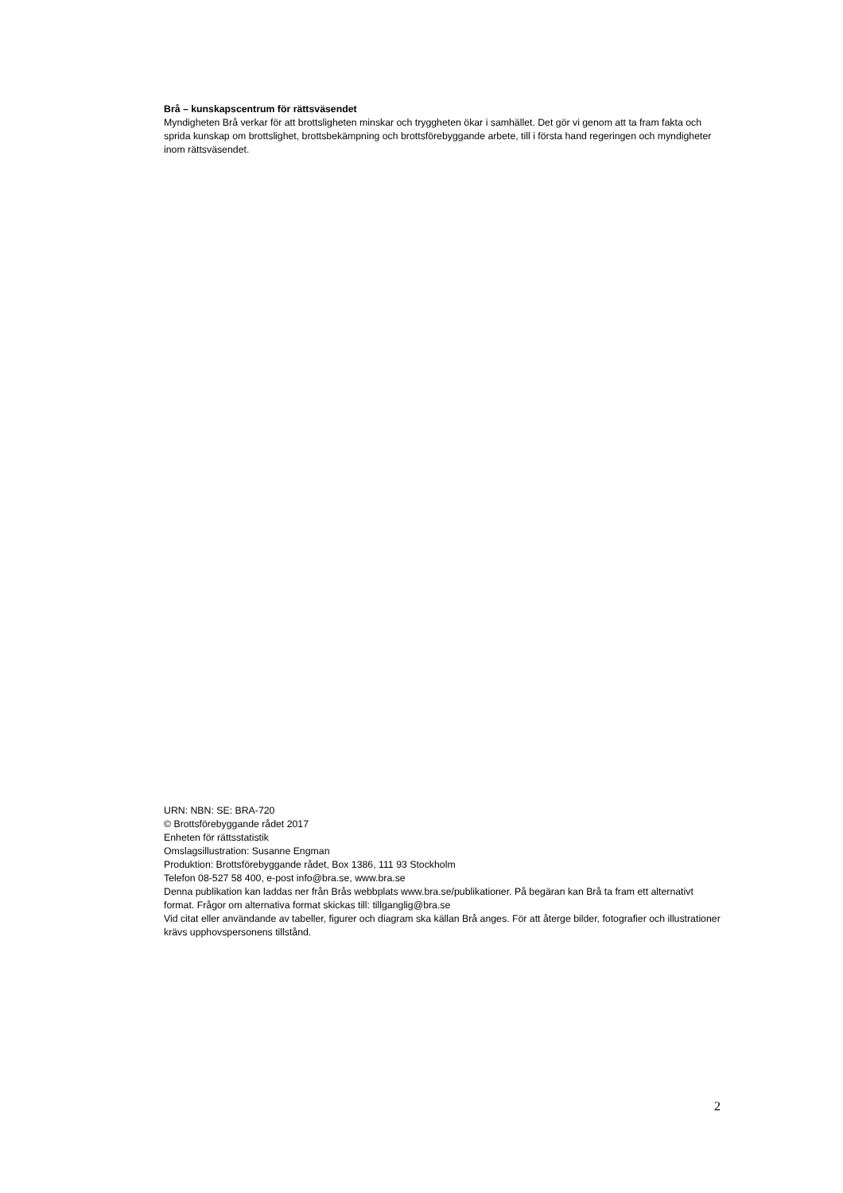Brå – kunskapscentrum för rättsväsendet
Myndigheten Brå verkar för att brottsligheten minskar och tryggheten ökar i samhället. Det gör vi genom att ta fram fakta och sprida kunskap om brottslighet, brottsbekämpning och brottsförebyggande arbete, till i första hand regeringen och myndigheter inom rättsväsendet.
URN: NBN: SE: BRA-720
© Brottsförebyggande rådet 2017
Enheten för rättsstatistik
Omslagsillustration: Susanne Engman
Produktion: Brottsförebyggande rådet, Box 1386, 111 93 Stockholm
Telefon 08-527 58 400, e-post info@bra.se, www.bra.se
Denna publikation kan laddas ner från Brås webbplats www.bra.se/publikationer. På begäran kan Brå ta fram ett alternativt format. Frågor om alternativa format skickas till: tillganglig@bra.se
Vid citat eller användande av tabeller, figurer och diagram ska källan Brå anges. För att återge bilder, fotografier och illustrationer krävs upphovspersonens tillstånd.
2